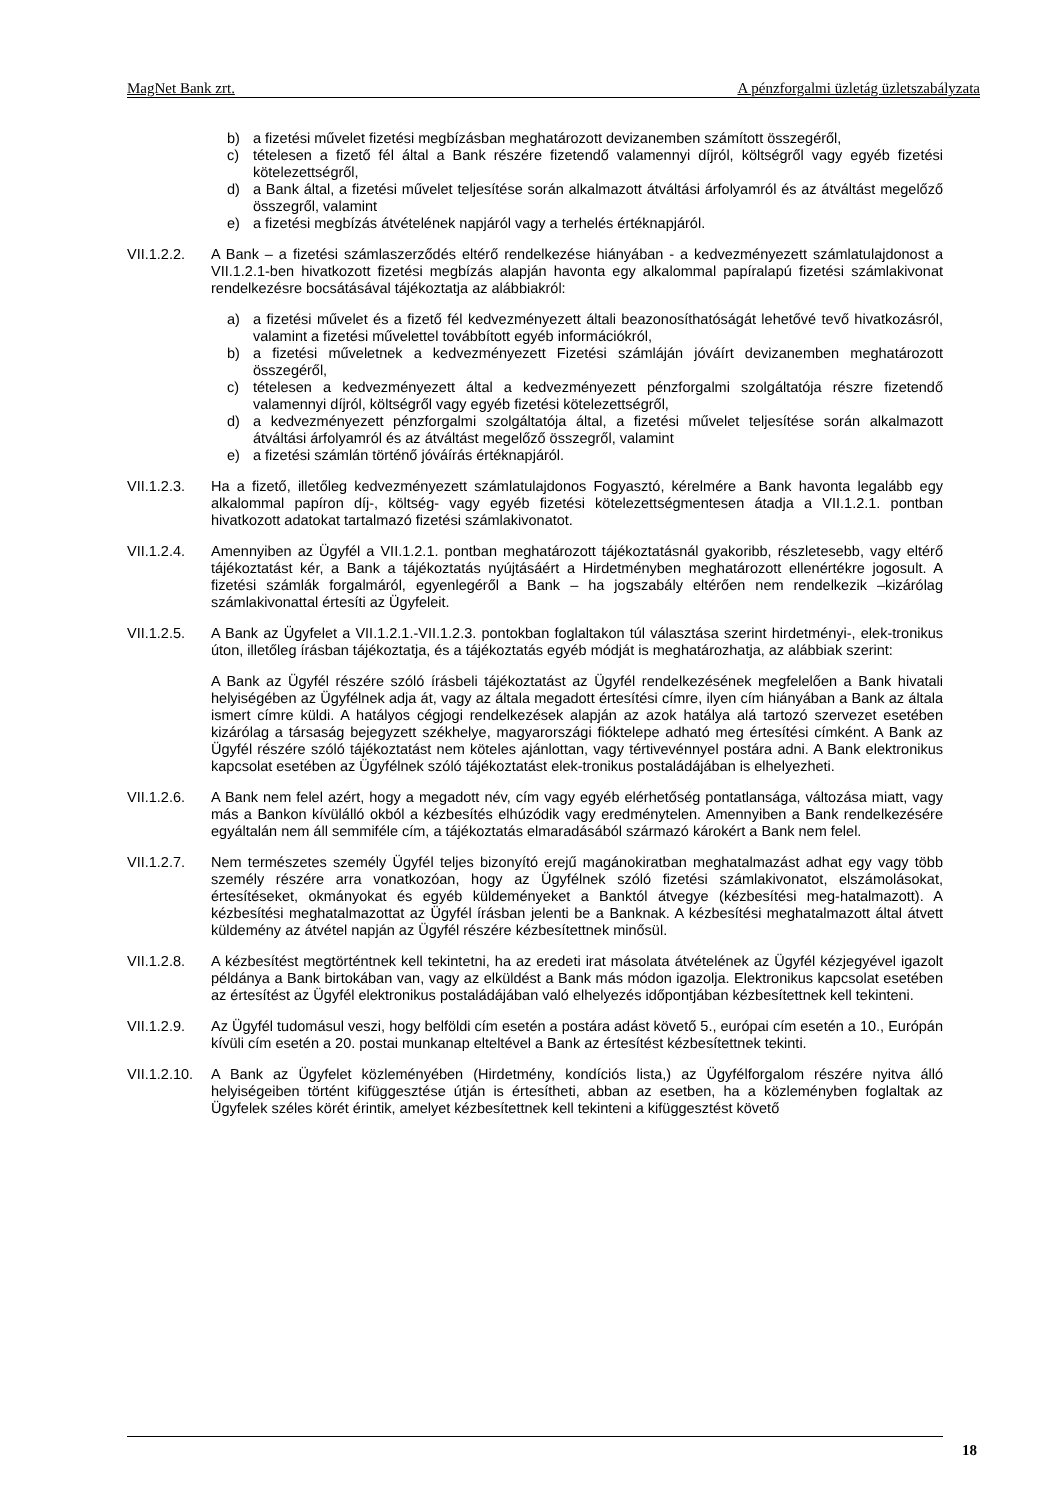MagNet Bank zrt. A pénzforgalmi üzletág üzletszabályzata
b) a fizetési művelet fizetési megbízásban meghatározott devizanemben számított összegéről,
c) tételesen a fizető fél által a Bank részére fizetendő valamennyi díjról, költségről vagy egyéb fizetési kötelezettségről,
d) a Bank által, a fizetési művelet teljesítése során alkalmazott átváltási árfolyamról és az átváltást megelőző összegről, valamint
e) a fizetési megbízás átvételének napjáról vagy a terhelés értéknapjáról.
VII.1.2.2.
A Bank – a fizetési számlaszerződés eltérő rendelkezése hiányában - a kedvezményezett számlatulajdonost a VII.1.2.1-ben hivatkozott fizetési megbízás alapján havonta egy alkalommal papíralapú fizetési számlakivonat rendelkezésre bocsátásával tájékoztatja az alábbiakról:
a) a fizetési művelet és a fizető fél kedvezményezett általi beazonosíthatóságát lehetővé tevő hivatkozásról, valamint a fizetési művelettel továbbított egyéb információkról,
b) a fizetési műveletnek a kedvezményezett Fizetési számláján jóváírt devizanemben meghatározott összegéről,
c) tételesen a kedvezményezett által a kedvezményezett pénzforgalmi szolgáltatója részre fizetendő valamennyi díjról, költségről vagy egyéb fizetési kötelezettségről,
d) a kedvezményezett pénzforgalmi szolgáltatója által, a fizetési művelet teljesítése során alkalmazott átváltási árfolyamról és az átváltást megelőző összegről, valamint
e) a fizetési számlán történő jóváírás értéknapjáról.
VII.1.2.3.
Ha a fizető, illetőleg kedvezményezett számlatulajdonos Fogyasztó, kérelmére a Bank havonta legalább egy alkalommal papíron díj-, költség- vagy egyéb fizetési kötelezettségmentesen átadja a VII.1.2.1. pontban hivatkozott adatokat tartalmazó fizetési számlakivonatot.
VII.1.2.4.
Amennyiben az Ügyfél a VII.1.2.1. pontban meghatározott tájékoztatásnál gyakoribb, részletesebb, vagy eltérő tájékoztatást kér, a Bank a tájékoztatás nyújtásáért a Hirdetményben meghatározott ellenértékre jogosult. A fizetési számlák forgalmáról, egyenlegéről a Bank – ha jogszabály eltérően nem rendelkezik –kizárólag számlakivonattal értesíti az Ügyfeleit.
VII.1.2.5.
A Bank az Ügyfelet a VII.1.2.1.-VII.1.2.3. pontokban foglaltakon túl választása szerint hirdetményi-, elek-tronikus úton, illetőleg írásban tájékoztatja, és a tájékoztatás egyéb módját is meghatározhatja, az alábbiak szerint:
A Bank az Ügyfél részére szóló írásbeli tájékoztatást az Ügyfél rendelkezésének megfelelően a Bank hivatali helyiségében az Ügyfélnek adja át, vagy az általa megadott értesítési címre, ilyen cím hiányában a Bank az általa ismert címre küldi. A hatályos cégjogi rendelkezések alapján az azok hatálya alá tartozó szervezet esetében kizárólag a társaság bejegyzett székhelye, magyarországi fióktelepe adható meg értesítési címként. A Bank az Ügyfél részére szóló tájékoztatást nem köteles ajánlottan, vagy tértivevénnyel postára adni. A Bank elektronikus kapcsolat esetében az Ügyfélnek szóló tájékoztatást elek-tronikus postaládájában is elhelyezheti.
VII.1.2.6.
A Bank nem felel azért, hogy a megadott név, cím vagy egyéb elérhetőség pontatlansága, változása miatt, vagy más a Bankon kívülálló okból a kézbesítés elhúzódik vagy eredménytelen. Amennyiben a Bank rendelkezésére egyáltalán nem áll semmiféle cím, a tájékoztatás elmaradásából származó károkért a Bank nem felel.
VII.1.2.7.
Nem természetes személy Ügyfél teljes bizonyító erejű magánokiratban meghatalmazást adhat egy vagy több személy részére arra vonatkozóan, hogy az Ügyfélnek szóló fizetési számlakivonatot, elszámolásokat, értesítéseket, okmányokat és egyéb küldeményeket a Banktól átvegye (kézbesítési meg-hatalmazott). A kézbesítési meghatalmazottat az Ügyfél írásban jelenti be a Banknak. A kézbesítési meghatalmazott által átvett küldemény az átvétel napján az Ügyfél részére kézbesítettnek minősül.
VII.1.2.8.
A kézbesítést megtörténtnek kell tekintetni, ha az eredeti irat másolata átvételének az Ügyfél kézjegyével igazolt példánya a Bank birtokában van, vagy az elküldést a Bank más módon igazolja. Elektronikus kapcsolat esetében az értesítést az Ügyfél elektronikus postaládájában való elhelyezés időpontjában kézbesítettnek kell tekinteni.
VII.1.2.9.
Az Ügyfél tudomásul veszi, hogy belföldi cím esetén a postára adást követő 5., európai cím esetén a 10., Európán kívüli cím esetén a 20. postai munkanap elteltével a Bank az értesítést kézbesítettnek tekinti.
VII.1.2.10.
A Bank az Ügyfelet közleményében (Hirdetmény, kondíciós lista,) az Ügyfélforgalom részére nyitva álló helyiségeiben történt kifüggesztése útján is értesítheti, abban az esetben, ha a közleményben foglaltak az Ügyfelek széles körét érintik, amelyet kézbesítettnek kell tekinteni a kifüggesztést követő
18